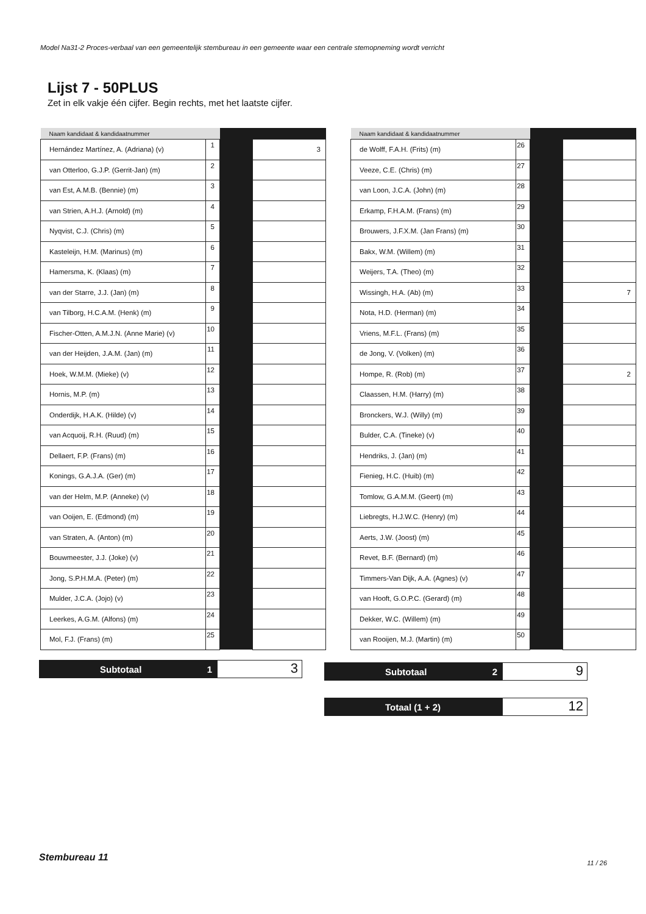Model Na31-2 Proces-verbaal van een gemeentelijk stembureau in een gemeente waar een centrale stemopneming wordt verricht
Lijst 7 - 50PLUS
Zet in elk vakje één cijfer. Begin rechts, met het laatste cijfer.
| Naam kandidaat & kandidaatnummer | | | |
| --- | --- | --- | --- |
| Hernández Martínez, A. (Adriana) (v) | 1 | | 3 |
| van Otterloo, G.J.P. (Gerrit-Jan) (m) | 2 | | |
| van Est, A.M.B. (Bennie) (m) | 3 | | |
| van Strien, A.H.J. (Arnold) (m) | 4 | | |
| Nyqvist, C.J. (Chris) (m) | 5 | | |
| Kasteleijn, H.M. (Marinus) (m) | 6 | | |
| Hamersma, K. (Klaas) (m) | 7 | | |
| van der Starre, J.J. (Jan) (m) | 8 | | |
| van Tilborg, H.C.A.M. (Henk) (m) | 9 | | |
| Fischer-Otten, A.M.J.N. (Anne Marie) (v) | 10 | | |
| van der Heijden, J.A.M. (Jan) (m) | 11 | | |
| Hoek, W.M.M. (Mieke) (v) | 12 | | |
| Hornis, M.P. (m) | 13 | | |
| Onderdijk, H.A.K. (Hilde) (v) | 14 | | |
| van Acquoij, R.H. (Ruud) (m) | 15 | | |
| Dellaert, F.P. (Frans) (m) | 16 | | |
| Konings, G.A.J.A. (Ger) (m) | 17 | | |
| van der Helm, M.P. (Anneke) (v) | 18 | | |
| van Ooijen, E. (Edmond) (m) | 19 | | |
| van Straten, A. (Anton) (m) | 20 | | |
| Bouwmeester, J.J. (Joke) (v) | 21 | | |
| Jong, S.P.H.M.A. (Peter) (m) | 22 | | |
| Mulder, J.C.A. (Jojo) (v) | 23 | | |
| Leerkes, A.G.M. (Alfons) (m) | 24 | | |
| Mol, F.J. (Frans) (m) | 25 | | |
| Naam kandidaat & kandidaatnummer | | | |
| --- | --- | --- | --- |
| de Wolff, F.A.H. (Frits) (m) | 26 | | |
| Veeze, C.E. (Chris) (m) | 27 | | |
| van Loon, J.C.A. (John) (m) | 28 | | |
| Erkamp, F.H.A.M. (Frans) (m) | 29 | | |
| Brouwers, J.F.X.M. (Jan Frans) (m) | 30 | | |
| Bakx, W.M. (Willem) (m) | 31 | | |
| Weijers, T.A. (Theo) (m) | 32 | | |
| Wissingh, H.A. (Ab) (m) | 33 | | 7 |
| Nota, H.D. (Herman) (m) | 34 | | |
| Vriens, M.F.L. (Frans) (m) | 35 | | |
| de Jong, V. (Volken) (m) | 36 | | |
| Hompe, R. (Rob) (m) | 37 | | 2 |
| Claassen, H.M. (Harry) (m) | 38 | | |
| Bronckers, W.J. (Willy) (m) | 39 | | |
| Bulder, C.A. (Tineke) (v) | 40 | | |
| Hendriks, J. (Jan) (m) | 41 | | |
| Fienieg, H.C. (Huib) (m) | 42 | | |
| Tomlow, G.A.M.M. (Geert) (m) | 43 | | |
| Liebregts, H.J.W.C. (Henry) (m) | 44 | | |
| Aerts, J.W. (Joost) (m) | 45 | | |
| Revet, B.F. (Bernard) (m) | 46 | | |
| Timmers-Van Dijk, A.A. (Agnes) (v) | 47 | | |
| van Hooft, G.O.P.C. (Gerard) (m) | 48 | | |
| Dekker, W.C. (Willem) (m) | 49 | | |
| van Rooijen, M.J. (Martin) (m) | 50 | | |
Subtotaal 1
3
Subtotaal 2
9
Totaal (1 + 2)
12
Stembureau 11 11 / 26